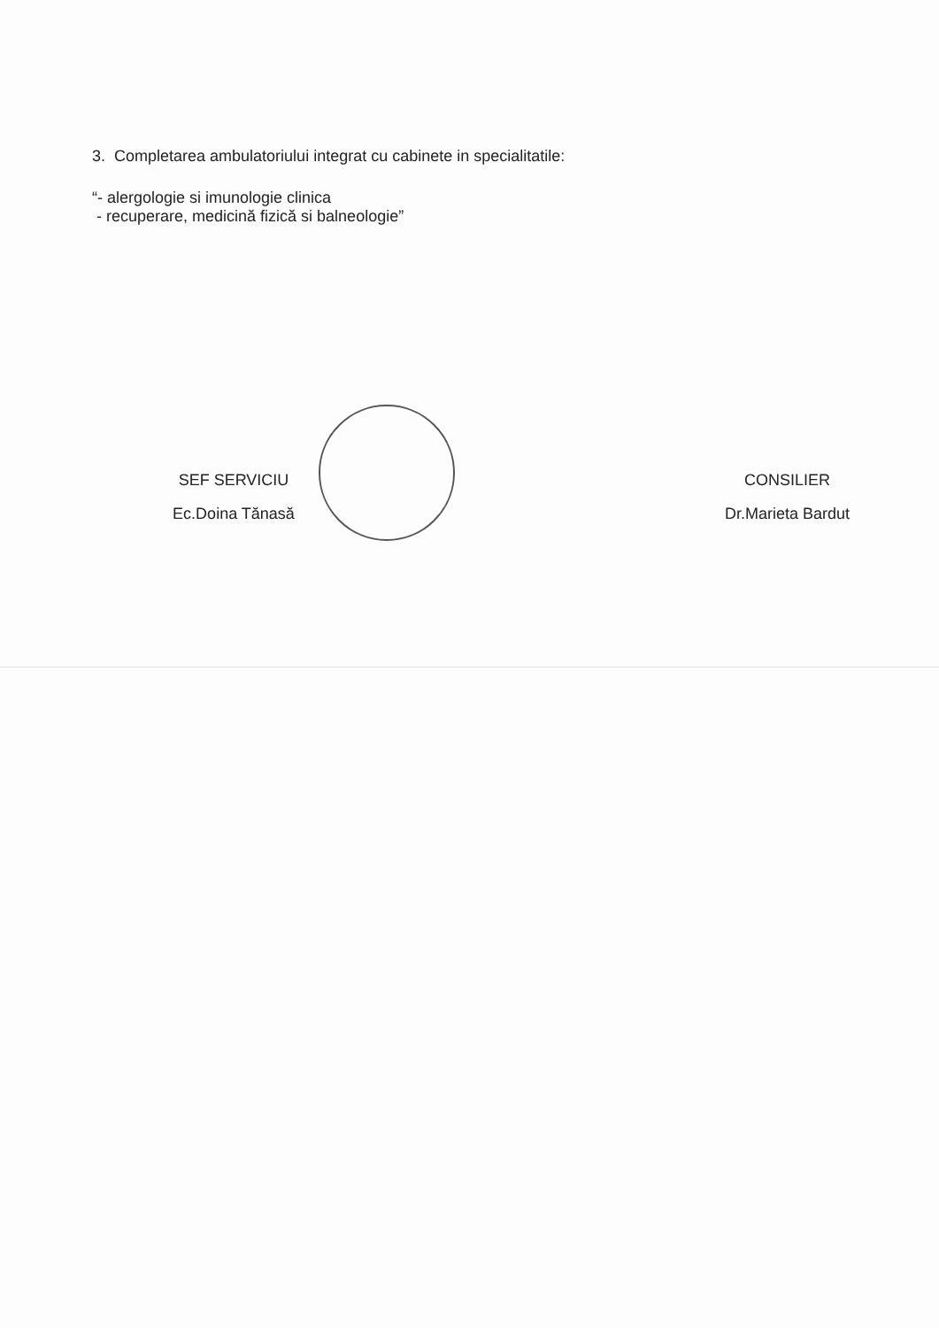3. Completarea ambulatoriului integrat cu cabinete in specialitatile:
“- alergologie si imunologie clinica
- recuperare, medicină fizică si balneologie”
SEF SERVICIU
Ec.Doina Tănasă
CONSILIER
Dr.Marieta Bardut